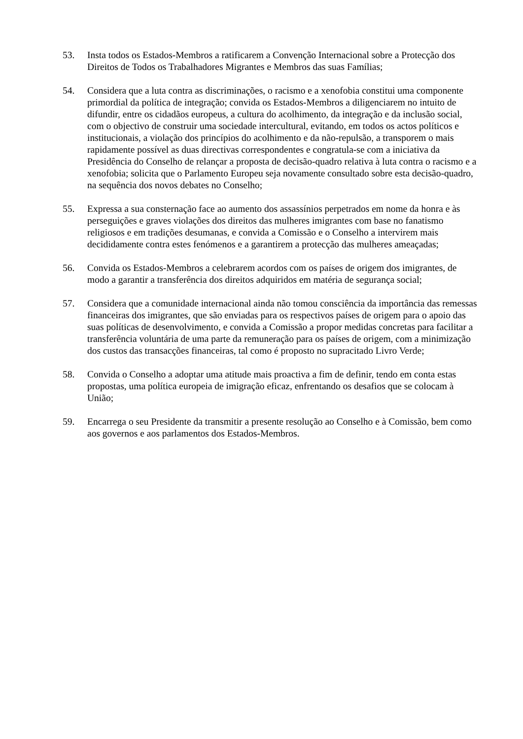53. Insta todos os Estados-Membros a ratificarem a Convenção Internacional sobre a Protecção dos Direitos de Todos os Trabalhadores Migrantes e Membros das suas Famílias;
54. Considera que a luta contra as discriminações, o racismo e a xenofobia constitui uma componente primordial da política de integração; convida os Estados-Membros a diligenciarem no intuito de difundir, entre os cidadãos europeus, a cultura do acolhimento, da integração e da inclusão social, com o objectivo de construir uma sociedade intercultural, evitando, em todos os actos políticos e institucionais, a violação dos princípios do acolhimento e da não-repulsão, a transporem o mais rapidamente possível as duas directivas correspondentes e congratula-se com a iniciativa da Presidência do Conselho de relançar a proposta de decisão-quadro relativa à luta contra o racismo e a xenofobia; solicita que o Parlamento Europeu seja novamente consultado sobre esta decisão-quadro, na sequência dos novos debates no Conselho;
55. Expressa a sua consternação face ao aumento dos assassínios perpetrados em nome da honra e às perseguições e graves violações dos direitos das mulheres imigrantes com base no fanatismo religiosos e em tradições desumanas, e convida a Comissão e o Conselho a intervirem mais decididamente contra estes fenómenos e a garantirem a protecção das mulheres ameaçadas;
56. Convida os Estados-Membros a celebrarem acordos com os países de origem dos imigrantes, de modo a garantir a transferência dos direitos adquiridos em matéria de segurança social;
57. Considera que a comunidade internacional ainda não tomou consciência da importância das remessas financeiras dos imigrantes, que são enviadas para os respectivos países de origem para o apoio das suas políticas de desenvolvimento, e convida a Comissão a propor medidas concretas para facilitar a transferência voluntária de uma parte da remuneração para os países de origem, com a minimização dos custos das transacções financeiras, tal como é proposto no supracitado Livro Verde;
58. Convida o Conselho a adoptar uma atitude mais proactiva a fim de definir, tendo em conta estas propostas, uma política europeia de imigração eficaz, enfrentando os desafios que se colocam à União;
59. Encarrega o seu Presidente da transmitir a presente resolução ao Conselho e à Comissão, bem como aos governos e aos parlamentos dos Estados-Membros.